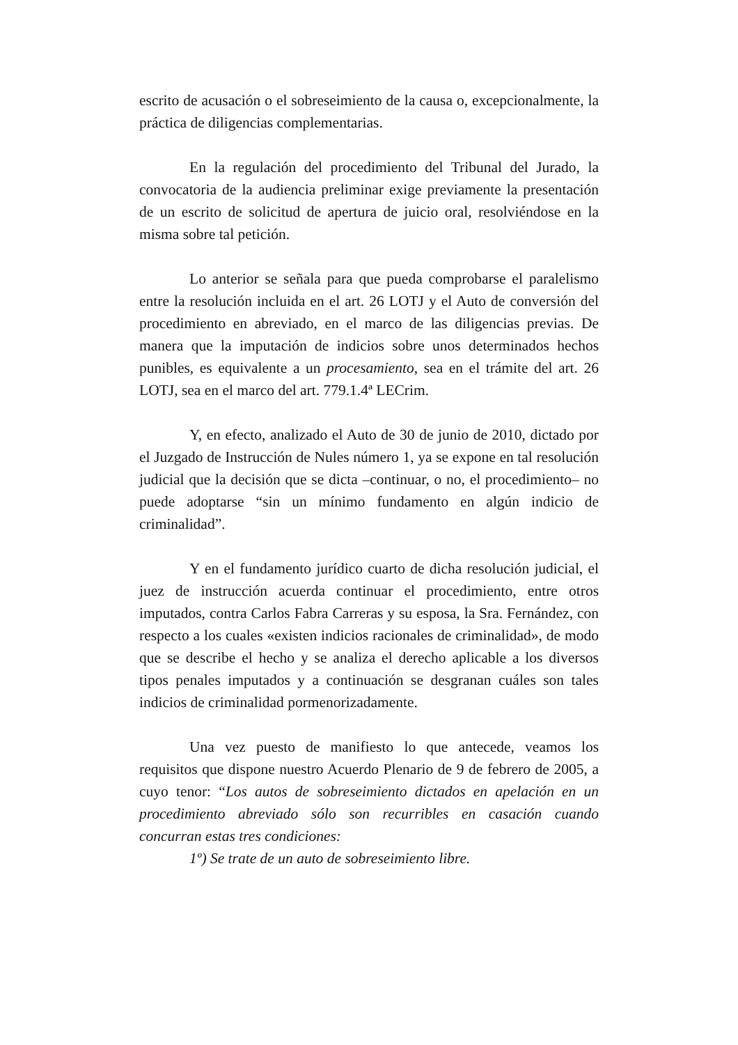escrito de acusación o el sobreseimiento de la causa o, excepcionalmente, la práctica de diligencias complementarias.
En la regulación del procedimiento del Tribunal del Jurado, la convocatoria de la audiencia preliminar exige previamente la presentación de un escrito de solicitud de apertura de juicio oral, resolviéndose en la misma sobre tal petición.
Lo anterior se señala para que pueda comprobarse el paralelismo entre la resolución incluida en el art. 26 LOTJ y el Auto de conversión del procedimiento en abreviado, en el marco de las diligencias previas. De manera que la imputación de indicios sobre unos determinados hechos punibles, es equivalente a un procesamiento, sea en el trámite del art. 26 LOTJ, sea en el marco del art. 779.1.4ª LECrim.
Y, en efecto, analizado el Auto de 30 de junio de 2010, dictado por el Juzgado de Instrucción de Nules número 1, ya se expone en tal resolución judicial que la decisión que se dicta –continuar, o no, el procedimiento– no puede adoptarse “sin un mínimo fundamento en algún indicio de criminalidad”.
Y en el fundamento jurídico cuarto de dicha resolución judicial, el juez de instrucción acuerda continuar el procedimiento, entre otros imputados, contra Carlos Fabra Carreras y su esposa, la Sra. Fernández, con respecto a los cuales «existen indicios racionales de criminalidad», de modo que se describe el hecho y se analiza el derecho aplicable a los diversos tipos penales imputados y a continuación se desgranan cuáles son tales indicios de criminalidad pormenorizadamente.
Una vez puesto de manifiesto lo que antecede, veamos los requisitos que dispone nuestro Acuerdo Plenario de 9 de febrero de 2005, a cuyo tenor: “Los autos de sobreseimiento dictados en apelación en un procedimiento abreviado sólo son recurribles en casación cuando concurran estas tres condiciones:
1º) Se trate de un auto de sobreseimiento libre.